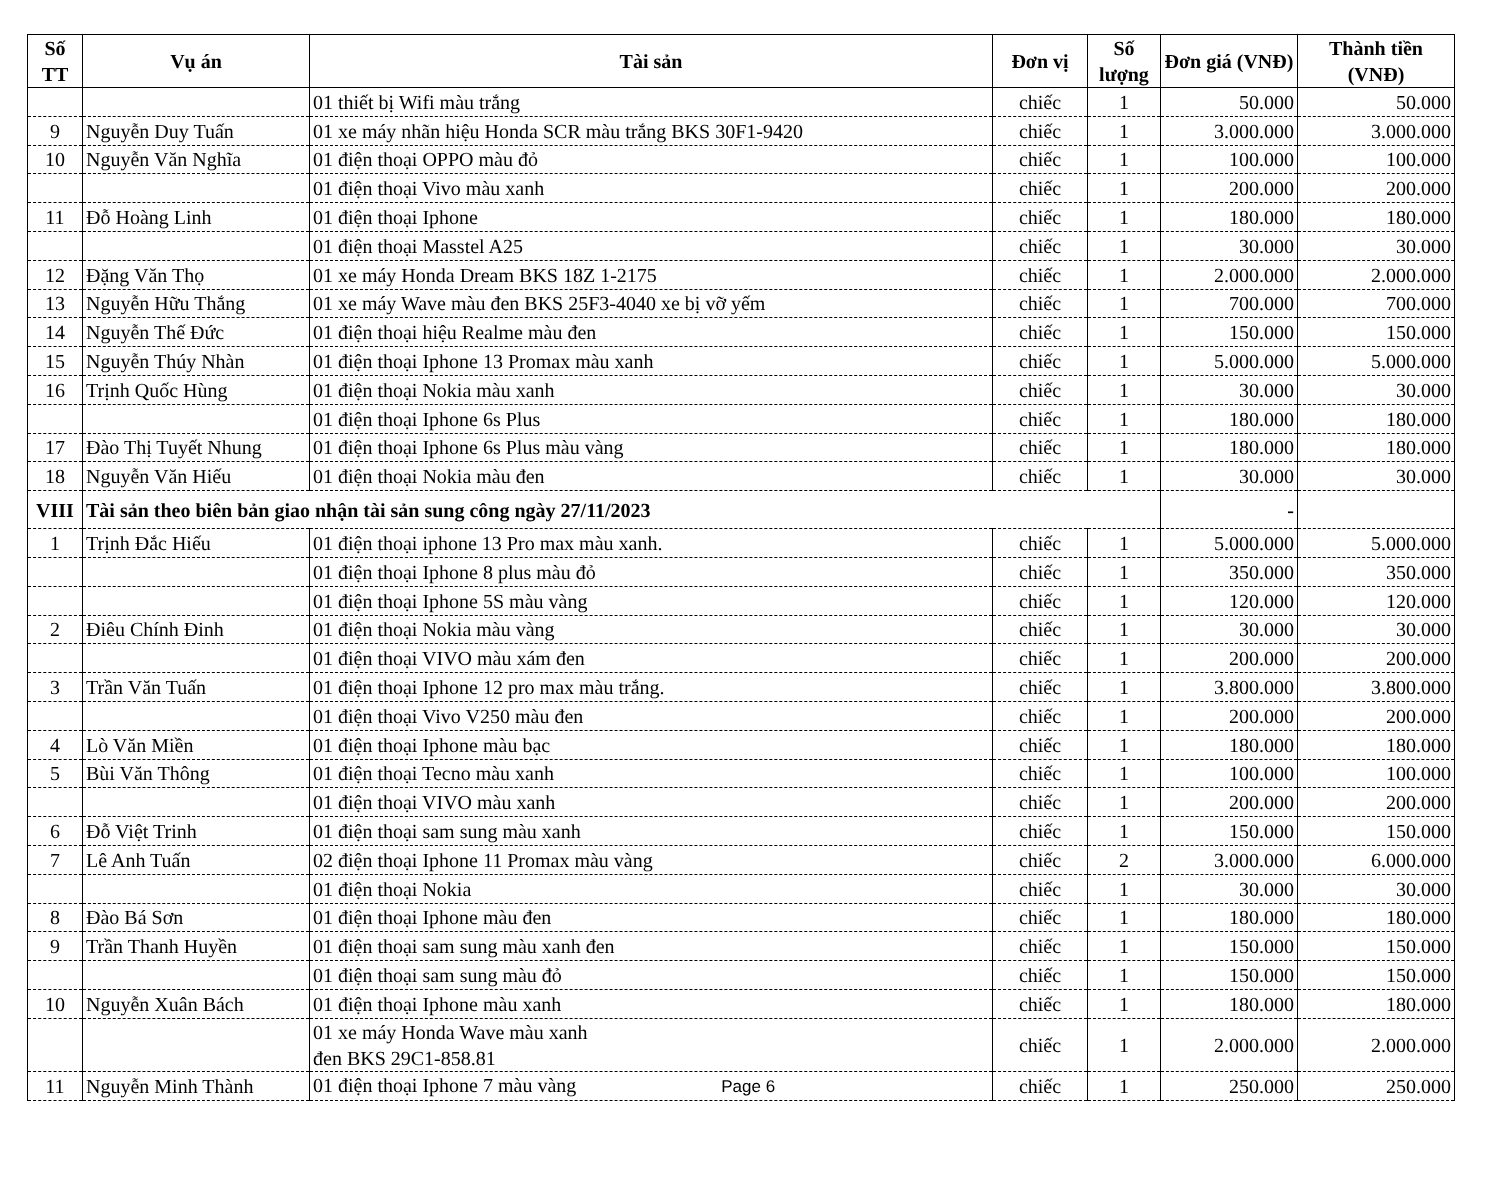| Số TT | Vụ án | Tài sản | Đơn vị | Số lượng | Đơn giá (VNĐ) | Thành tiền (VNĐ) |
| --- | --- | --- | --- | --- | --- | --- |
| | | 01 thiết bị Wifi màu trắng | chiếc | 1 | 50.000 | 50.000 |
| 9 | Nguyễn Duy Tuấn | 01 xe máy nhãn hiệu Honda SCR màu trắng BKS 30F1-9420 | chiếc | 1 | 3.000.000 | 3.000.000 |
| 10 | Nguyễn Văn Nghĩa | 01 điện thoại OPPO màu đỏ | chiếc | 1 | 100.000 | 100.000 |
| | | 01 điện thoại Vivo màu xanh | chiếc | 1 | 200.000 | 200.000 |
| 11 | Đỗ Hoàng Linh | 01 điện thoại Iphone | chiếc | 1 | 180.000 | 180.000 |
| | | 01 điện thoại Masstel A25 | chiếc | 1 | 30.000 | 30.000 |
| 12 | Đặng Văn Thọ | 01 xe máy Honda Dream BKS 18Z 1-2175 | chiếc | 1 | 2.000.000 | 2.000.000 |
| 13 | Nguyễn Hữu Thắng | 01 xe máy Wave màu đen BKS 25F3-4040 xe bị vỡ yếm | chiếc | 1 | 700.000 | 700.000 |
| 14 | Nguyễn Thế Đức | 01 điện thoại hiệu Realme màu đen | chiếc | 1 | 150.000 | 150.000 |
| 15 | Nguyễn Thúy Nhàn | 01 điện thoại Iphone 13 Promax màu xanh | chiếc | 1 | 5.000.000 | 5.000.000 |
| 16 | Trịnh Quốc Hùng | 01 điện thoại Nokia màu xanh | chiếc | 1 | 30.000 | 30.000 |
| | | 01 điện thoại Iphone 6s Plus | chiếc | 1 | 180.000 | 180.000 |
| 17 | Đào Thị Tuyết Nhung | 01 điện thoại Iphone 6s Plus màu vàng | chiếc | 1 | 180.000 | 180.000 |
| 18 | Nguyễn Văn Hiếu | 01 điện thoại Nokia màu đen | chiếc | 1 | 30.000 | 30.000 |
| VIII | Tài sản theo biên bản giao nhận tài sản sung công ngày 27/11/2023 | | | | - | |
| 1 | Trịnh Đắc Hiếu | 01 điện thoại iphone 13 Pro max màu xanh. | chiếc | 1 | 5.000.000 | 5.000.000 |
| | | 01 điện thoại Iphone 8 plus màu đỏ | chiếc | 1 | 350.000 | 350.000 |
| | | 01 điện thoại Iphone 5S màu vàng | chiếc | 1 | 120.000 | 120.000 |
| 2 | Điêu Chính Đinh | 01 điện thoại Nokia màu vàng | chiếc | 1 | 30.000 | 30.000 |
| | | 01 điện thoại VIVO màu xám đen | chiếc | 1 | 200.000 | 200.000 |
| 3 | Trần Văn Tuấn | 01 điện thoại Iphone 12 pro max màu trắng. | chiếc | 1 | 3.800.000 | 3.800.000 |
| | | 01 điện thoại Vivo V250 màu đen | chiếc | 1 | 200.000 | 200.000 |
| 4 | Lò Văn Miền | 01 điện thoại Iphone màu bạc | chiếc | 1 | 180.000 | 180.000 |
| 5 | Bùi Văn Thông | 01 điện thoại Tecno màu xanh | chiếc | 1 | 100.000 | 100.000 |
| | | 01 điện thoại VIVO màu xanh | chiếc | 1 | 200.000 | 200.000 |
| 6 | Đỗ Việt Trinh | 01 điện thoại sam sung màu xanh | chiếc | 1 | 150.000 | 150.000 |
| 7 | Lê Anh Tuấn | 02 điện thoại Iphone 11 Promax màu vàng | chiếc | 2 | 3.000.000 | 6.000.000 |
| | | 01 điện thoại Nokia | chiếc | 1 | 30.000 | 30.000 |
| 8 | Đào Bá Sơn | 01 điện thoại Iphone màu đen | chiếc | 1 | 180.000 | 180.000 |
| 9 | Trần Thanh Huyền | 01 điện thoại sam sung màu xanh đen | chiếc | 1 | 150.000 | 150.000 |
| | | 01 điện thoại sam sung màu đỏ | chiếc | 1 | 150.000 | 150.000 |
| 10 | Nguyễn Xuân Bách | 01 điện thoại Iphone màu xanh | chiếc | 1 | 180.000 | 180.000 |
| | | 01 xe máy Honda Wave màu xanh đen BKS 29C1-858.81 | chiếc | 1 | 2.000.000 | 2.000.000 |
| 11 | Nguyễn Minh Thành | 01 điện thoại Iphone 7 màu vàng Page 6 | chiếc | 1 | 250.000 | 250.000 |